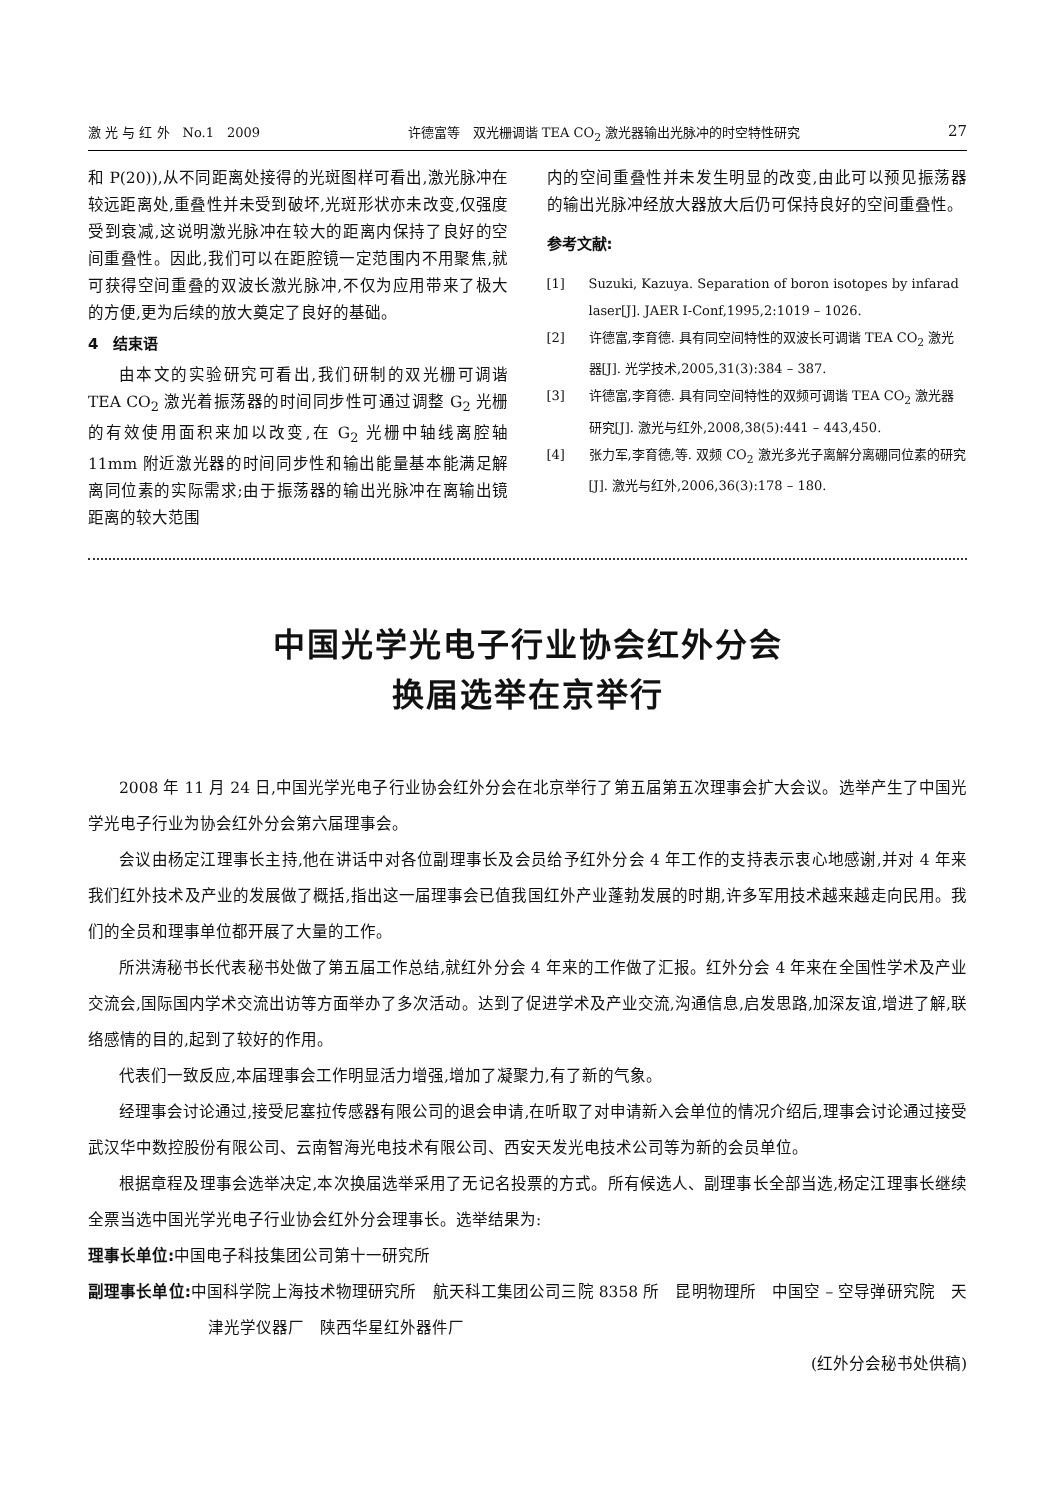激 光 与 红 外　No.1　2009 许德富等　双光栅调谐 TEA CO<sub>2</sub> 激光器输出光脉冲的时空特性研究 27
和 P(20)),从不同距离处接得的光斑图样可看出,激光脉冲在较远距离处,重叠性并未受到破坏,光斑形状亦未改变,仅强度受到衰减,这说明激光脉冲在较大的距离内保持了良好的空间重叠性。因此,我们可以在距腔镜一定范围内不用聚焦,就可获得空间重叠的双波长激光脉冲,不仅为应用带来了极大的方便,更为后续的放大奠定了良好的基础。
4　结束语
由本文的实验研究可看出,我们研制的双光栅可调谐 TEA CO<sub>2</sub> 激光着振荡器的时间同步性可通过调整 G<sub>2</sub> 光栅的有效使用面积来加以改变,在 G<sub>2</sub> 光栅中轴线离腔轴 11mm 附近激光器的时间同步性和输出能量基本能满足解离同位素的实际需求;由于振荡器的输出光脉冲在离输出镜距离的较大范围
内的空间重叠性并未发生明显的改变,由此可以预见振荡器的输出光脉冲经放大器放大后仍可保持良好的空间重叠性。
参考文献:
[1] Suzuki, Kazuya. Separation of boron isotopes by infarad laser[J]. JAER I-Conf,1995,2:1019 – 1026.
[2] 许德富,李育德. 具有同空间特性的双波长可调谐 TEA CO<sub>2</sub> 激光器[J]. 光学技术,2005,31(3):384 – 387.
[3] 许德富,李育德. 具有同空间特性的双频可调谐 TEA CO<sub>2</sub> 激光器研究[J]. 激光与红外,2008,38(5):441 – 443,450.
[4] 张力军,李育德,等. 双频 CO<sub>2</sub> 激光多光子离解分离硼同位素的研究[J]. 激光与红外,2006,36(3):178 – 180.
中国光学光电子行业协会红外分会
换届选举在京举行
2008 年 11 月 24 日,中国光学光电子行业协会红外分会在北京举行了第五届第五次理事会扩大会议。选举产生了中国光学光电子行业为协会红外分会第六届理事会。
会议由杨定江理事长主持,他在讲话中对各位副理事长及会员给予红外分会 4 年工作的支持表示衷心地感谢,并对 4 年来我们红外技术及产业的发展做了概括,指出这一届理事会已值我国红外产业蓬勃发展的时期,许多军用技术越来越走向民用。我们的全员和理事单位都开展了大量的工作。
所洪涛秘书长代表秘书处做了第五届工作总结,就红外分会 4 年来的工作做了汇报。红外分会 4 年来在全国性学术及产业交流会,国际国内学术交流出访等方面举办了多次活动。达到了促进学术及产业交流,沟通信息,启发思路,加深友谊,增进了解,联络感情的目的,起到了较好的作用。
代表们一致反应,本届理事会工作明显活力增强,增加了凝聚力,有了新的气象。
经理事会讨论通过,接受尼塞拉传感器有限公司的退会申请,在听取了对申请新入会单位的情况介绍后,理事会讨论通过接受武汉华中数控股份有限公司、云南智海光电技术有限公司、西安天发光电技术公司等为新的会员单位。
根据章程及理事会选举决定,本次换届选举采用了无记名投票的方式。所有候选人、副理事长全部当选,杨定江理事长继续全票当选中国光学光电子行业协会红外分会理事长。选举结果为:
理事长单位: 中国电子科技集团公司第十一研究所
副理事长单位: 中国科学院上海技术物理研究所　航天科工集团公司三院 8358 所　昆明物理所　中国空 – 空导弹研究院　天津光学仪器厂　陕西华星红外器件厂
(红外分会秘书处供稿)